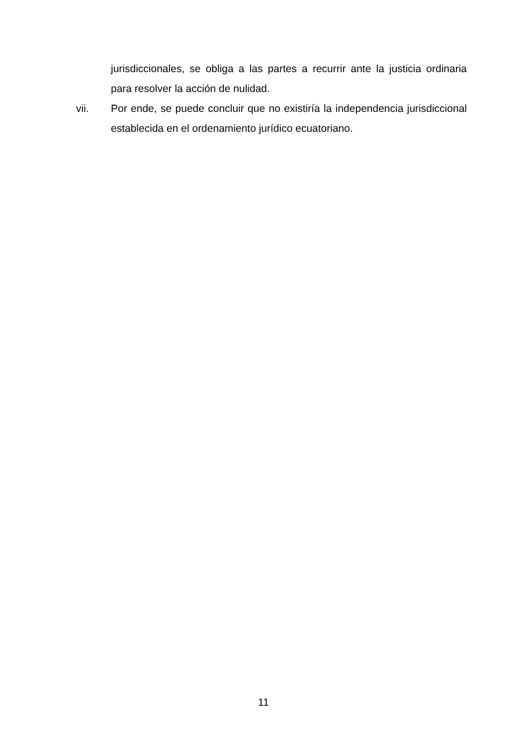jurisdiccionales, se obliga a las partes a recurrir ante la justicia ordinaria para resolver la acción de nulidad.
vii. Por ende, se puede concluir que no existiría la independencia jurisdiccional establecida en el ordenamiento jurídico ecuatoriano.
11